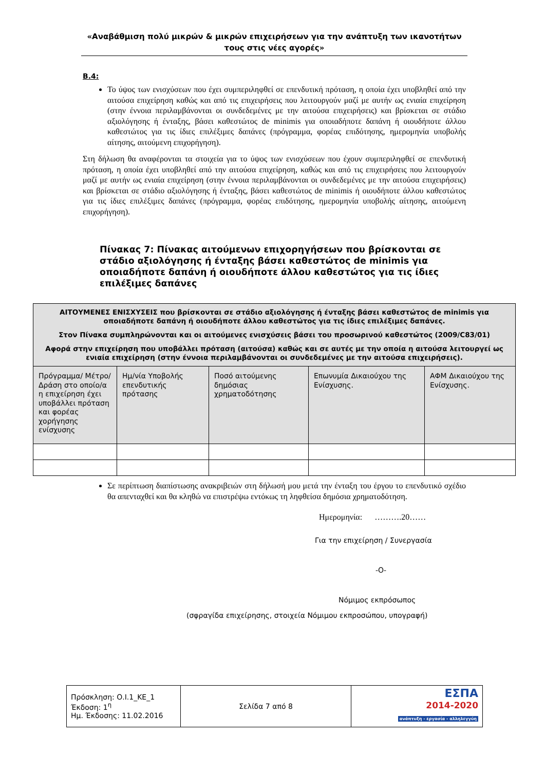«Αναβάθμιση πολύ μικρών & μικρών επιχειρήσεων για την ανάπτυξη των ικανοτήτων τους στις νέες αγορές»
Β.4:
Το ύψος των ενισχύσεων που έχει συμπεριληφθεί σε επενδυτική πρόταση, η οποία έχει υποβληθεί από την αιτούσα επιχείρηση καθώς και από τις επιχειρήσεις που λειτουργούν μαζί με αυτήν ως ενιαία επιχείρηση (στην έννοια περιλαμβάνονται οι συνδεδεμένες με την αιτούσα επιχειρήσεις) και βρίσκεται σε στάδιο αξιολόγησης ή ένταξης, βάσει καθεστώτος de minimis για οποιαδήποτε δαπάνη ή οιουδήποτε άλλου καθεστώτος για τις ίδιες επιλέξιμες δαπάνες (πρόγραμμα, φορέας επιδότησης, ημερομηνία υποβολής αίτησης, αιτούμενη επιχορήγηση).
Στη δήλωση θα αναφέρονται τα στοιχεία για το ύψος των ενισχύσεων που έχουν συμπεριληφθεί σε επενδυτική πρόταση, η οποία έχει υποβληθεί από την αιτούσα επιχείρηση, καθώς και από τις επιχειρήσεις που λειτουργούν μαζί με αυτήν ως ενιαία επιχείρηση (στην έννοια περιλαμβάνονται οι συνδεδεμένες με την αιτούσα επιχειρήσεις) και βρίσκεται σε στάδιο αξιολόγησης ή ένταξης, βάσει καθεστώτος de minimis ή οιουδήποτε άλλου καθεστώτος για τις ίδιες επιλέξιμες δαπάνες (πρόγραμμα, φορέας επιδότησης, ημερομηνία υποβολής αίτησης, αιτούμενη επιχορήγηση).
Πίνακας 7: Πίνακας αιτούμενων επιχορηγήσεων που βρίσκονται σε στάδιο αξιολόγησης ή ένταξης βάσει καθεστώτος de minimis για οποιαδήποτε δαπάνη ή οιουδήποτε άλλου καθεστώτος για τις ίδιες επιλέξιμες δαπάνες
| ΑΙΤΟΥΜΕΝΕΣ ΕΝΙΣΧΥΣΕΙΣ που βρίσκονται σε στάδιο αξιολόγησης ή ένταξης βάσει καθεστώτος de minimis για οποιαδήποτε δαπάνη ή οιουδήποτε άλλου καθεστώτος για τις ίδιες επιλέξιμες δαπάνες. Στον Πίνακα συμπληρώνονται και οι αιτούμενες ενισχύσεις βάσει του προσωρινού καθεστώτος (2009/C83/01) Αφορά στην επιχείρηση που υποβάλλει πρόταση (αιτούσα) καθώς και σε αυτές με την οποία η αιτούσα λειτουργεί ως ενιαία επιχείρηση (στην έννοια περιλαμβάνονται οι συνδεδεμένες με την αιτούσα επιχειρήσεις). | | | | |
| --- | --- | --- | --- | --- |
| Πρόγραμμα/ Μέτρο/ Δράση στο οποίο/α η επιχείρηση έχει υποβάλλει πρόταση και φορέας χορήγησης ενίσχυσης | Ημ/νία Υποβολής επενδυτικής πρότασης | Ποσό αιτούμενης δημόσιας χρηματοδότησης | Επωνυμία Δικαιούχου της Ενίσχυσης. | ΑΦΜ Δικαιούχου της Ενίσχυσης. |
Σε περίπτωση διαπίστωσης ανακριβειών στη δήλωσή μου μετά την ένταξη του έργου το επενδυτικό σχέδιο θα απενταχθεί και θα κληθώ να επιστρέψω εντόκως τη ληφθείσα δημόσια χρηματοδότηση.
Ημερομηνία: ……….20……
Για την επιχείρηση / Συνεργασία
-Ο-
Νόμιμος εκπρόσωπος
(σφραγίδα επιχείρησης, στοιχεία Νόμιμου εκπροσώπου, υπογραφή)
| Πρόσκληση: Ο.Ι.1_ΚΕ_1 Έκδοση: 1<sup>η</sup> Ημ. Έκδοσης: 11.02.2016 | Σελίδα 7 από 8 | ΕΣΠΑ 2014-2020 ανάπτυξη - εργασία - αλληλεγγύη |